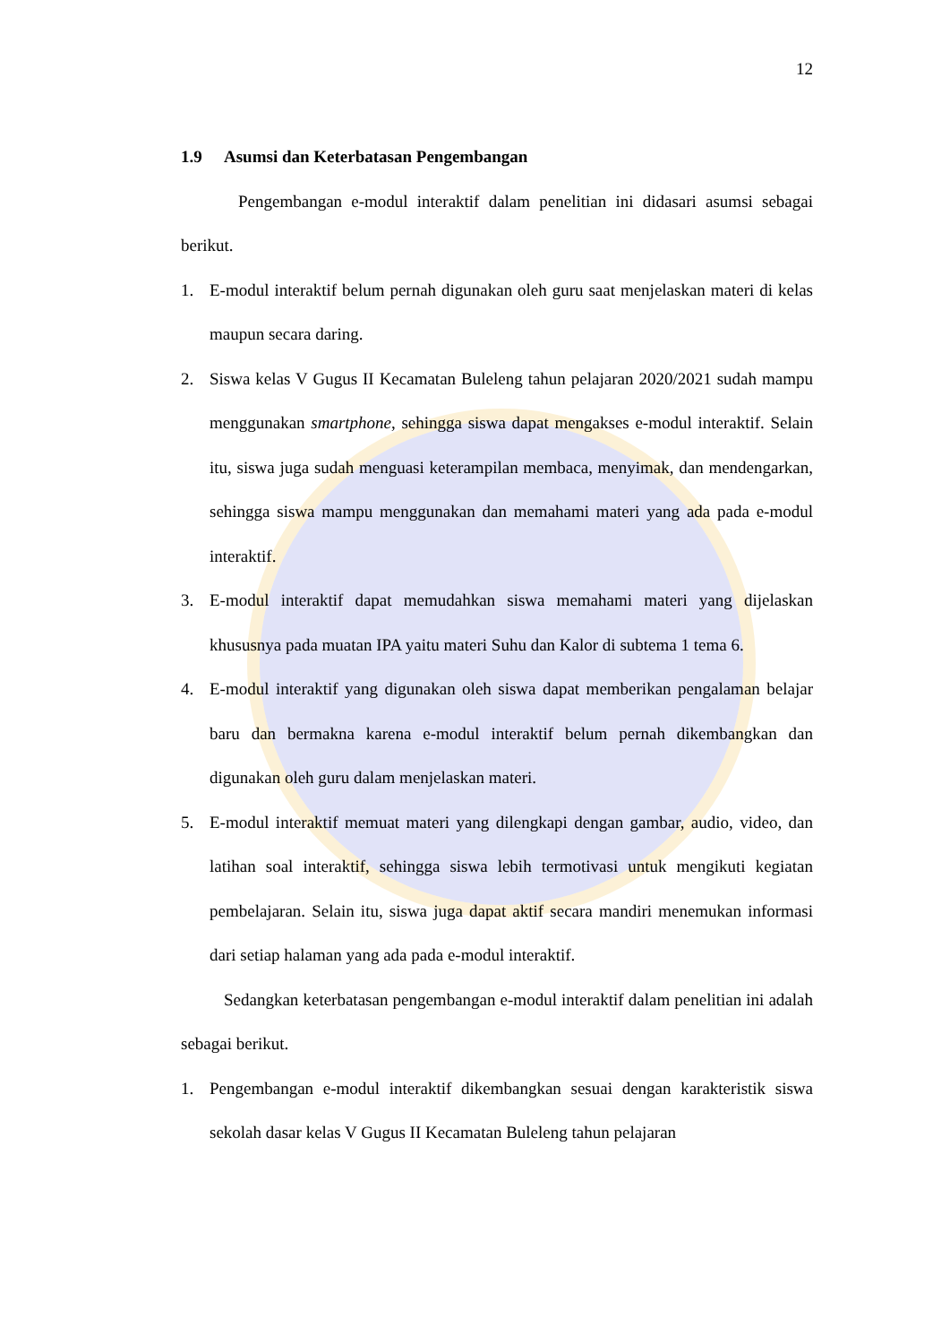12
1.9 Asumsi dan Keterbatasan Pengembangan
Pengembangan e-modul interaktif dalam penelitian ini didasari asumsi sebagai berikut.
1. E-modul interaktif belum pernah digunakan oleh guru saat menjelaskan materi di kelas maupun secara daring.
2. Siswa kelas V Gugus II Kecamatan Buleleng tahun pelajaran 2020/2021 sudah mampu menggunakan smartphone, sehingga siswa dapat mengakses e-modul interaktif. Selain itu, siswa juga sudah menguasi keterampilan membaca, menyimak, dan mendengarkan, sehingga siswa mampu menggunakan dan memahami materi yang ada pada e-modul interaktif.
3. E-modul interaktif dapat memudahkan siswa memahami materi yang dijelaskan khususnya pada muatan IPA yaitu materi Suhu dan Kalor di subtema 1 tema 6.
4. E-modul interaktif yang digunakan oleh siswa dapat memberikan pengalaman belajar baru dan bermakna karena e-modul interaktif belum pernah dikembangkan dan digunakan oleh guru dalam menjelaskan materi.
5. E-modul interaktif memuat materi yang dilengkapi dengan gambar, audio, video, dan latihan soal interaktif, sehingga siswa lebih termotivasi untuk mengikuti kegiatan pembelajaran. Selain itu, siswa juga dapat aktif secara mandiri menemukan informasi dari setiap halaman yang ada pada e-modul interaktif.
Sedangkan keterbatasan pengembangan e-modul interaktif dalam penelitian ini adalah sebagai berikut.
1. Pengembangan e-modul interaktif dikembangkan sesuai dengan karakteristik siswa sekolah dasar kelas V Gugus II Kecamatan Buleleng tahun pelajaran